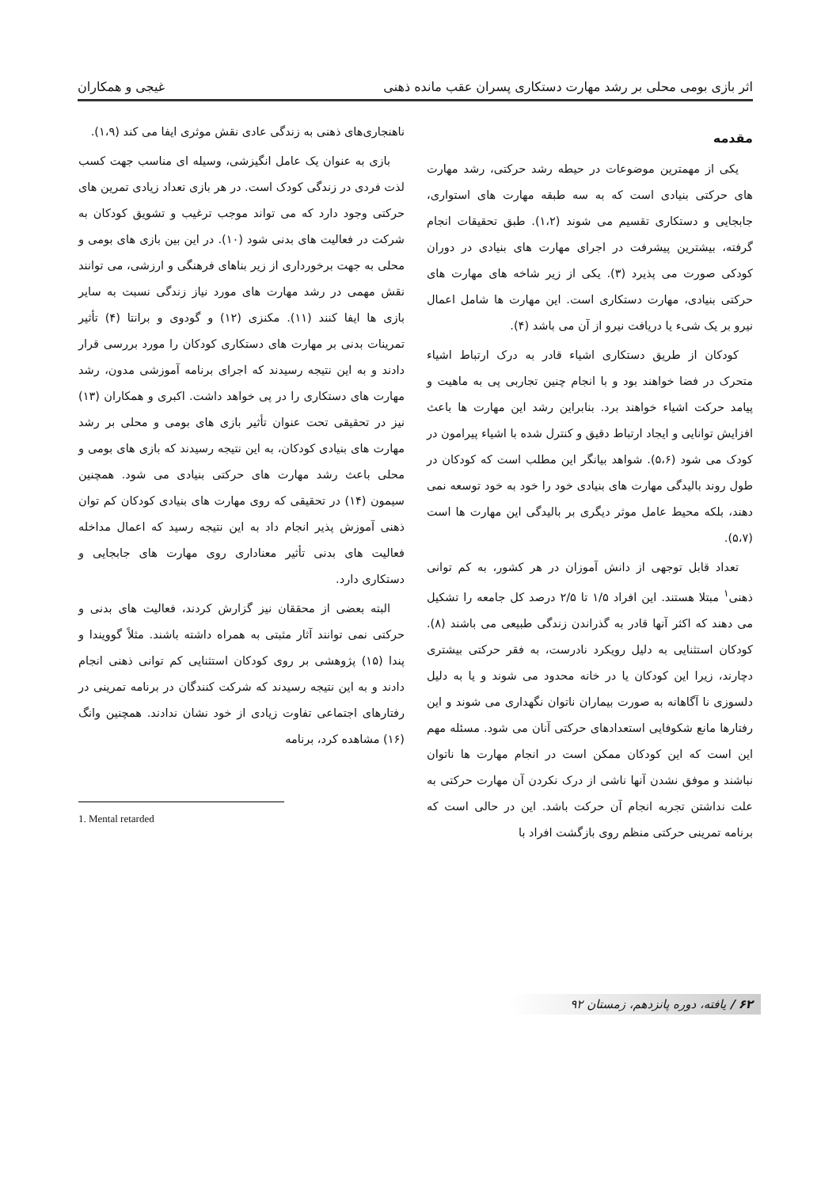اثر بازی بومی محلی بر رشد مهارت دستکاری پسران عقب مانده ذهنی غیجی و همکاران
مقدمه
یکی از مهمترین موضوعات در حیطه رشد حرکتی، رشد مهارت های حرکتی بنیادی است که به سه طبقه مهارت های استواری، جابجایی و دستکاری تقسیم می شوند (۱،۲). طبق تحقیقات انجام گرفته، بیشترین پیشرفت در اجرای مهارت های بنیادی در دوران کودکی صورت می پذیرد (۳). یکی از زیر شاخه های مهارت های حرکتی بنیادی، مهارت دستکاری است. این مهارت ها شامل اعمال نیرو بر یک شیء یا دریافت نیرو از آن می باشد (۴).
کودکان از طریق دستکاری اشیاء قادر به درک ارتباط اشیاء متحرک در فضا خواهند بود و با انجام چنین تجاربی پی به ماهیت و پیامد حرکت اشیاء خواهند برد. بنابراین رشد این مهارت ها باعث افزایش توانایی و ایجاد ارتباط دقیق و کنترل شده با اشیاء پیرامون در کودک می شود (۵،۶). شواهد بیانگر این مطلب است که کودکان در طول روند بالیدگی مهارت های بنیادی خود را خود به خود توسعه نمی دهند، بلکه محیط عامل موثر دیگری بر بالیدگی این مهارت ها است (۵،۷).
تعداد قابل توجهی از دانش آموزان در هر کشور، به کم توانی ذهنی<sup>۱</sup> مبتلا هستند. این افراد ۱/۵ تا ۲/۵ درصد کل جامعه را تشکیل می دهند که اکثر آنها قادر به گذراندن زندگی طبیعی می باشند (۸). کودکان استثنایی به دلیل رویکرد نادرست، به فقر حرکتی بیشتری دچارند، زیرا این کودکان یا در خانه محدود می شوند و یا به دلیل دلسوزی نا آگاهانه به صورت بیماران ناتوان نگهداری می شوند و این رفتارها مانع شکوفایی استعدادهای حرکتی آنان می شود. مسئله مهم این است که این کودکان ممکن است در انجام مهارت ها ناتوان نباشند و موفق نشدن آنها ناشی از درک نکردن آن مهارت حرکتی به علت نداشتن تجربه انجام آن حرکت باشد. این در حالی است که برنامه تمرینی حرکتی منظم روی بازگشت افراد با
ناهنجاری‌های ذهنی به زندگی عادی نقش موثری ایفا می کند (۱،۹).
بازی به عنوان یک عامل انگیزشی، وسیله ای مناسب جهت کسب لذت فردی در زندگی کودک است. در هر بازی تعداد زیادی تمرین های حرکتی وجود دارد که می تواند موجب ترغیب و تشویق کودکان به شرکت در فعالیت های بدنی شود (۱۰). در این بین بازی های بومی و محلی به جهت برخورداری از زیر بناهای فرهنگی و ارزشی، می توانند نقش مهمی در رشد مهارت های مورد نیاز زندگی نسبت به سایر بازی ها ایفا کنند (۱۱). مکنزی (۱۲) و گودوی و برانتا (۴) تأثیر تمرینات بدنی بر مهارت های دستکاری کودکان را مورد بررسی قرار دادند و به این نتیجه رسیدند که اجرای برنامه آموزشی مدون، رشد مهارت های دستکاری را در پی خواهد داشت. اکبری و همکاران (۱۳) نیز در تحقیقی تحت عنوان تأثیر بازی های بومی و محلی بر رشد مهارت های بنیادی کودکان، به این نتیجه رسیدند که بازی های بومی و محلی باعث رشد مهارت های حرکتی بنیادی می شود. همچنین سیمون (۱۴) در تحقیقی که روی مهارت های بنیادی کودکان کم توان ذهنی آموزش پذیر انجام داد به این نتیجه رسید که اعمال مداخله فعالیت های بدنی تأثیر معناداری روی مهارت های جابجایی و دستکاری دارد.
البته بعضی از محققان نیز گزارش کردند، فعالیت های بدنی و حرکتی نمی توانند آثار مثبتی به همراه داشته باشند. مثلاً گوویندا و پندا (۱۵) پژوهشی بر روی کودکان استثنایی کم توانی ذهنی انجام دادند و به این نتیجه رسیدند که شرکت کنندگان در برنامه تمرینی در رفتارهای اجتماعی تفاوت زیادی از خود نشان ندادند. همچنین وانگ (۱۶) مشاهده کرد، برنامه
1. Mental retarded
۶۲ / یافته، دوره پانزدهم، زمستان ۹۲